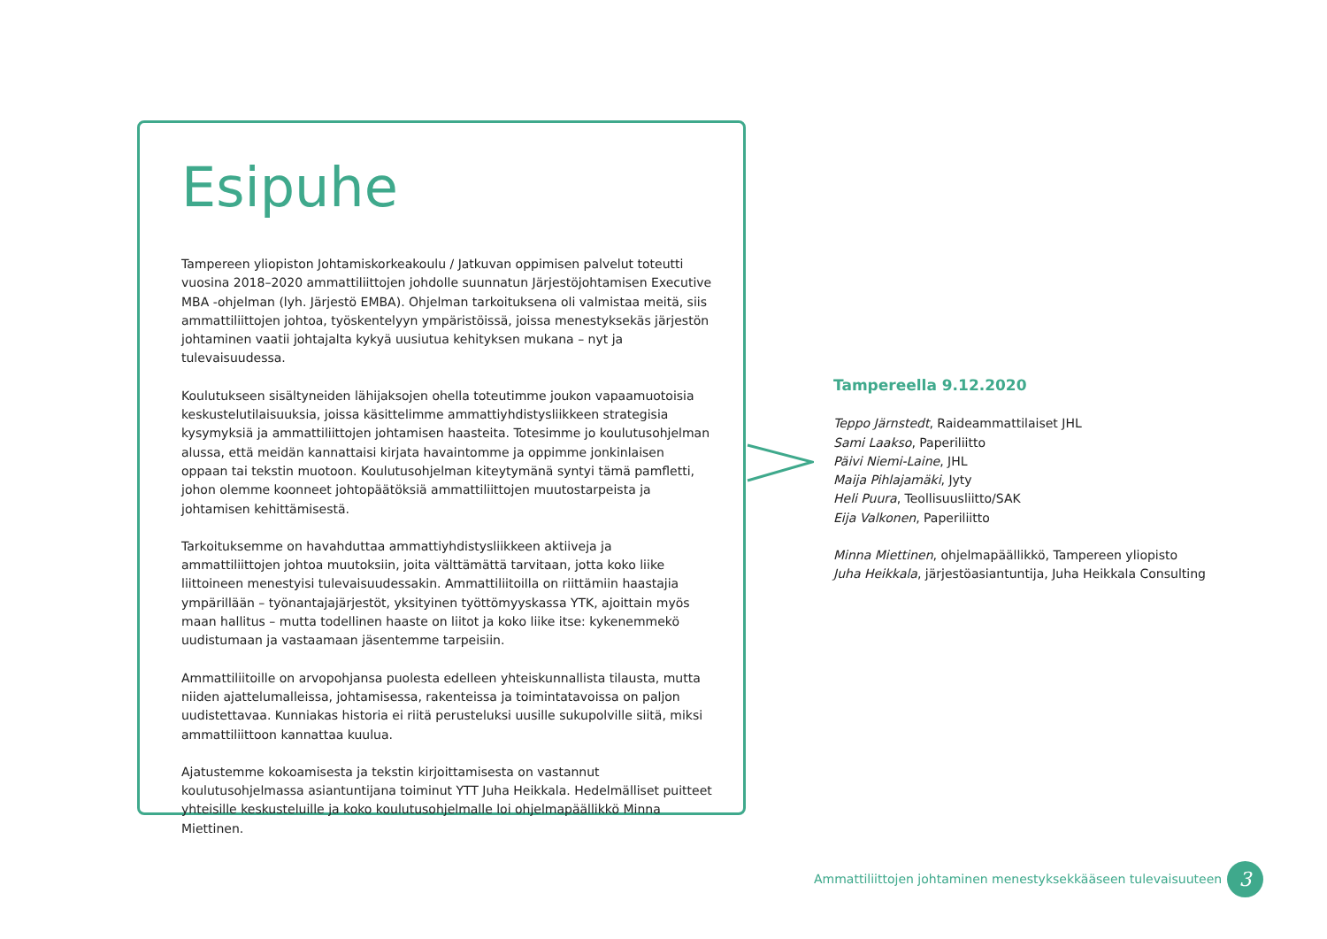Esipuhe
Tampereen yliopiston Johtamiskorkeakoulu / Jatkuvan oppimisen palvelut toteutti vuosina 2018–2020 ammattiliittojen johdolle suunnatun Järjestöjohtamisen Executive MBA -ohjelman (lyh. Järjestö EMBA). Ohjelman tarkoituksena oli valmistaa meitä, siis ammattiliittojen johtoa, työskentelyyn ympäristöissä, joissa menestyksekäs järjestön johtaminen vaatii johtajalta kykyä uusiutua kehityksen mukana – nyt ja tulevaisuudessa.
Koulutukseen sisältyneiden lähijaksojen ohella toteutimme joukon vapaamuotoisia keskustelutilaisuuksia, joissa käsittelimme ammattiyhdistysliikkeen strategisia kysymyksiä ja ammattiliittojen johtamisen haasteita. Totesimme jo koulutusohjelman alussa, että meidän kannattaisi kirjata havaintomme ja oppimme jonkinlaisen oppaan tai tekstin muotoon. Koulutusohjelman kiteytymänä syntyi tämä pamfletti, johon olemme koonneet johtopäätöksiä ammattiliittojen muutostarpeista ja johtamisen kehittämisestä.
Tarkoituksemme on havahduttaa ammattiyhdistysliikkeen aktiiveja ja ammattiliittojen johtoa muutoksiin, joita välttämättä tarvitaan, jotta koko liike liittoineen menestyisi tulevaisuudessakin. Ammattiliitoilla on riittämiin haastajia ympärillään – työnantajajärjestöt, yksityinen työttömyyskassa YTK, ajoittain myös maan hallitus – mutta todellinen haaste on liitot ja koko liike itse: kykenemmekö uudistumaan ja vastaamaan jäsentemme tarpeisiin.
Ammattiliitoille on arvopohjansa puolesta edelleen yhteiskunnallista tilausta, mutta niiden ajattelumalleissa, johtamisessa, rakenteissa ja toimintatavoissa on paljon uudistettavaa. Kunniakas historia ei riitä perusteluksi uusille sukupolville siitä, miksi ammattiliittoon kannattaa kuulua.
Ajatustemme kokoamisesta ja tekstin kirjoittamisesta on vastannut koulutusohjelmassa asiantuntijana toiminut YTT Juha Heikkala. Hedelmälliset puitteet yhteisille keskusteluille ja koko koulutusohjelmalle loi ohjelmapäällikkö Minna Miettinen.
Tampereella 9.12.2020
Teppo Järnstedt, Raideammattilaiset JHL
Sami Laakso, Paperiliitto
Päivi Niemi-Laine, JHL
Maija Pihlajamäki, Jyty
Heli Puura, Teollisuusliitto/SAK
Eija Valkonen, Paperiliitto
Minna Miettinen, ohjelmapäällikkö, Tampereen yliopisto
Juha Heikkala, järjestöasiantuntija, Juha Heikkala Consulting
Ammattiliittojen johtaminen menestyksekkääseen tulevaisuuteen
3